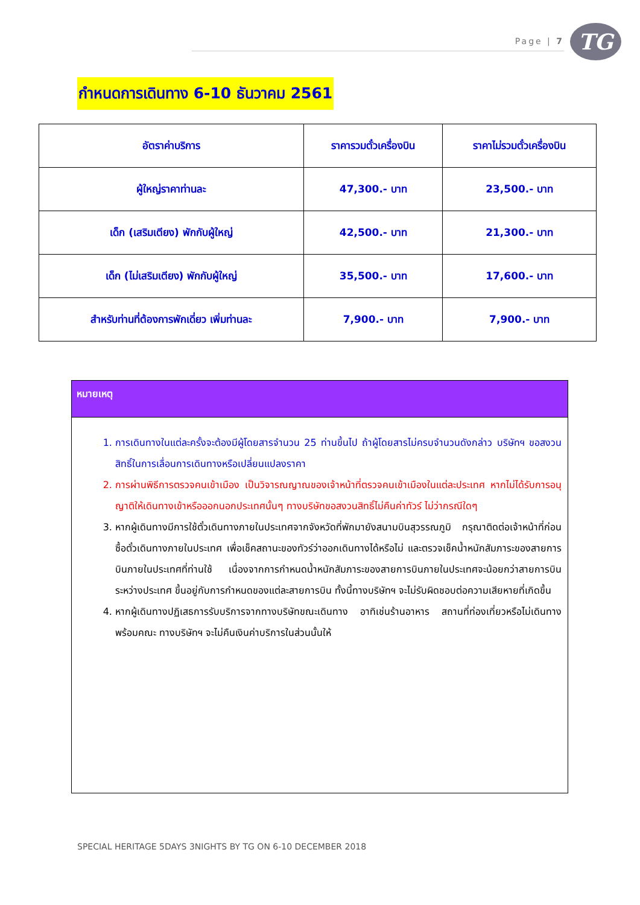Page | 7 TG
กำหนดการเดินทาง 6-10 ธันวาคม 2561
| อัตราค่าบริการ | ราคารวมตั๋วเครื่องบิน | ราคาไม่รวมตั๋วเครื่องบิน |
| --- | --- | --- |
| ผู้ใหญ่ราคาท่านละ | 47,300.- บาท | 23,500.- บาท |
| เด็ก (เสริมเตียง) พักกับผู้ใหญ่ | 42,500.- บาท | 21,300.- บาท |
| เด็ก (ไม่เสริมเตียง) พักกับผู้ใหญ่ | 35,500.- บาท | 17,600.- บาท |
| สำหรับท่านที่ต้องการพักเดี่ยว เพิ่มท่านละ | 7,900.- บาท | 7,900.- บาท |
หมายเหตุ
1. การเดินทางในแต่ละครั้งจะต้องมีผู้โดยสารจำนวน 25 ท่านขึ้นไป ถ้าผู้โดยสารไม่ครบจำนวนดังกล่าว บริษัทฯ ขอสงวนสิทธิ์ในการเลื่อนการเดินทางหรือเปลี่ยนแปลงราคา
2. การผ่านพิธีการตรวจคนเข้าเมือง เป็นวิจารณญาณของเจ้าหน้าที่ตรวจคนเข้าเมืองในแต่ละประเทศ หากไม่ได้รับการอนุญาติให้เดินทางเข้าหรือออกนอกประเทศนั้นๆ ทางบริษัทขอสงวนสิทธิ์ไม่คืนค่าทัวร์ ไม่ว่ากรณีใดๆ
3. หากผู้เดินทางมีการใช้ตั๋วเดินทางภายในประเทศจากจังหวัดที่พักมายังสนามบินสุวรรณภูมิ กรุณาติดต่อเจ้าหน้าที่ก่อนซื้อตั๋วเดินทางภายในประเทศ เพื่อเช็คสถานะของทัวร์ว่าออกเดินทางได้หรือไม่ และตรวจเช็คน้ำหนักสัมภาระของสายการบินภายในประเทศที่ท่านใช้ เนื่องจากการกำหนดน้ำหนักสัมภาระของสายการบินภายในประเทศจะน้อยกว่าสายการบินระหว่างประเทศ ขึ้นอยู่กับการกำหนดของแต่ละสายการบิน ทั้งนี้ทางบริษัทฯ จะไม่รับผิดชอบต่อความเสียหายที่เกิดขึ้น
4. หากผู้เดินทางปฏิเสธการรับบริการจากทางบริษัทขณะเดินทาง อาทิเช่นร้านอาหาร สถานที่ท่องเที่ยวหรือไม่เดินทางพร้อมคณะ ทางบริษัทฯ จะไม่คืนเงินค่าบริการในส่วนนั้นให้
SPECIAL HERITAGE 5DAYS 3NIGHTS BY TG ON 6-10 DECEMBER 2018